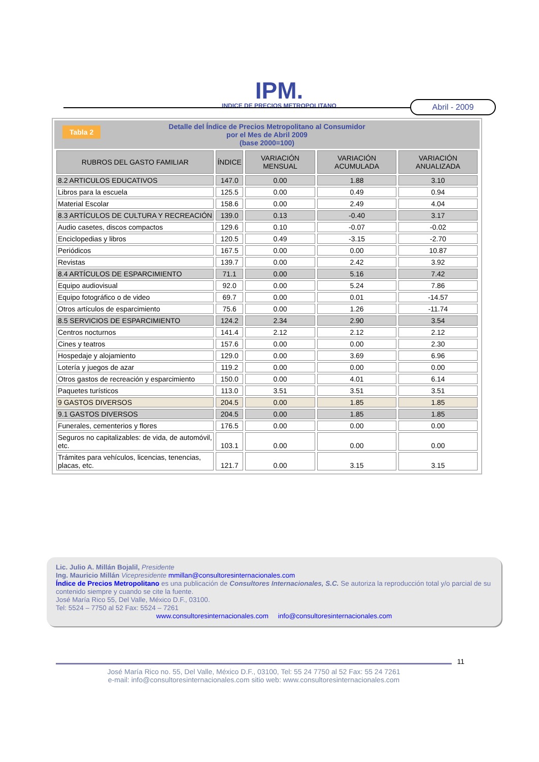IPM.
INDICE DE PRECIOS METROPOLITANO
Abril - 2009
Tabla 2 Detalle del Índice de Precios Metropolitano al Consumidor
por el Mes de Abril 2009
(base 2000=100)
| RUBROS DEL GASTO FAMILIAR | ÍNDICE | VARIACIÓN MENSUAL | VARIACIÓN ACUMULADA | VARIACIÓN ANUALIZADA |
| --- | --- | --- | --- | --- |
| 8.2 ARTICULOS EDUCATIVOS | 147.0 | 0.00 | 1.88 | 3.10 |
| Libros para la escuela | 125.5 | 0.00 | 0.49 | 0.94 |
| Material Escolar | 158.6 | 0.00 | 2.49 | 4.04 |
| 8.3 ARTÍCULOS DE CULTURA Y RECREACIÓN | 139.0 | 0.13 | -0.40 | 3.17 |
| Audio casetes, discos compactos | 129.6 | 0.10 | -0.07 | -0.02 |
| Enciclopedias y libros | 120.5 | 0.49 | -3.15 | -2.70 |
| Periódicos | 167.5 | 0.00 | 0.00 | 10.87 |
| Revistas | 139.7 | 0.00 | 2.42 | 3.92 |
| 8.4 ARTÍCULOS DE ESPARCIMIENTO | 71.1 | 0.00 | 5.16 | 7.42 |
| Equipo audiovisual | 92.0 | 0.00 | 5.24 | 7.86 |
| Equipo fotográfico o de video | 69.7 | 0.00 | 0.01 | -14.57 |
| Otros artículos de esparcimiento | 75.6 | 0.00 | 1.26 | -11.74 |
| 8.5 SERVICIOS DE ESPARCIMIENTO | 124.2 | 2.34 | 2.90 | 3.54 |
| Centros nocturnos | 141.4 | 2.12 | 2.12 | 2.12 |
| Cines y teatros | 157.6 | 0.00 | 0.00 | 2.30 |
| Hospedaje y alojamiento | 129.0 | 0.00 | 3.69 | 6.96 |
| Lotería y juegos de azar | 119.2 | 0.00 | 0.00 | 0.00 |
| Otros gastos de recreación y esparcimiento | 150.0 | 0.00 | 4.01 | 6.14 |
| Paquetes turísticos | 113.0 | 3.51 | 3.51 | 3.51 |
| 9 GASTOS DIVERSOS | 204.5 | 0.00 | 1.85 | 1.85 |
| 9.1 GASTOS DIVERSOS | 204.5 | 0.00 | 1.85 | 1.85 |
| Funerales, cementerios y flores | 176.5 | 0.00 | 0.00 | 0.00 |
| Seguros no capitalizables: de vida, de automóvil, etc. | 103.1 | 0.00 | 0.00 | 0.00 |
| Trámites para vehículos, licencias, tenencias, placas, etc. | 121.7 | 0.00 | 3.15 | 3.15 |
Lic. Julio A. Millán Bojalil, Presidente
Ing. Mauricio Millán Vicepresidente mmillan@consultoresinternacionales.com
Índice de Precios Metropolitano es una publicación de Consultores Internacionales, S.C. Se autoriza la reproducción total y/o parcial de su contenido siempre y cuando se cite la fuente.
José María Rico 55, Del Valle, México D.F., 03100.
Tel: 5524 – 7750 al 52 Fax: 5524 – 7261
www.consultoresinternacionales.com info@consultoresinternacionales.com
11
José María Rico no. 55, Del Valle, México D.F., 03100, Tel: 55 24 7750 al 52 Fax: 55 24 7261
e-mail: info@consultoresinternacionales.com sitio web: www.consultoresinternacionales.com